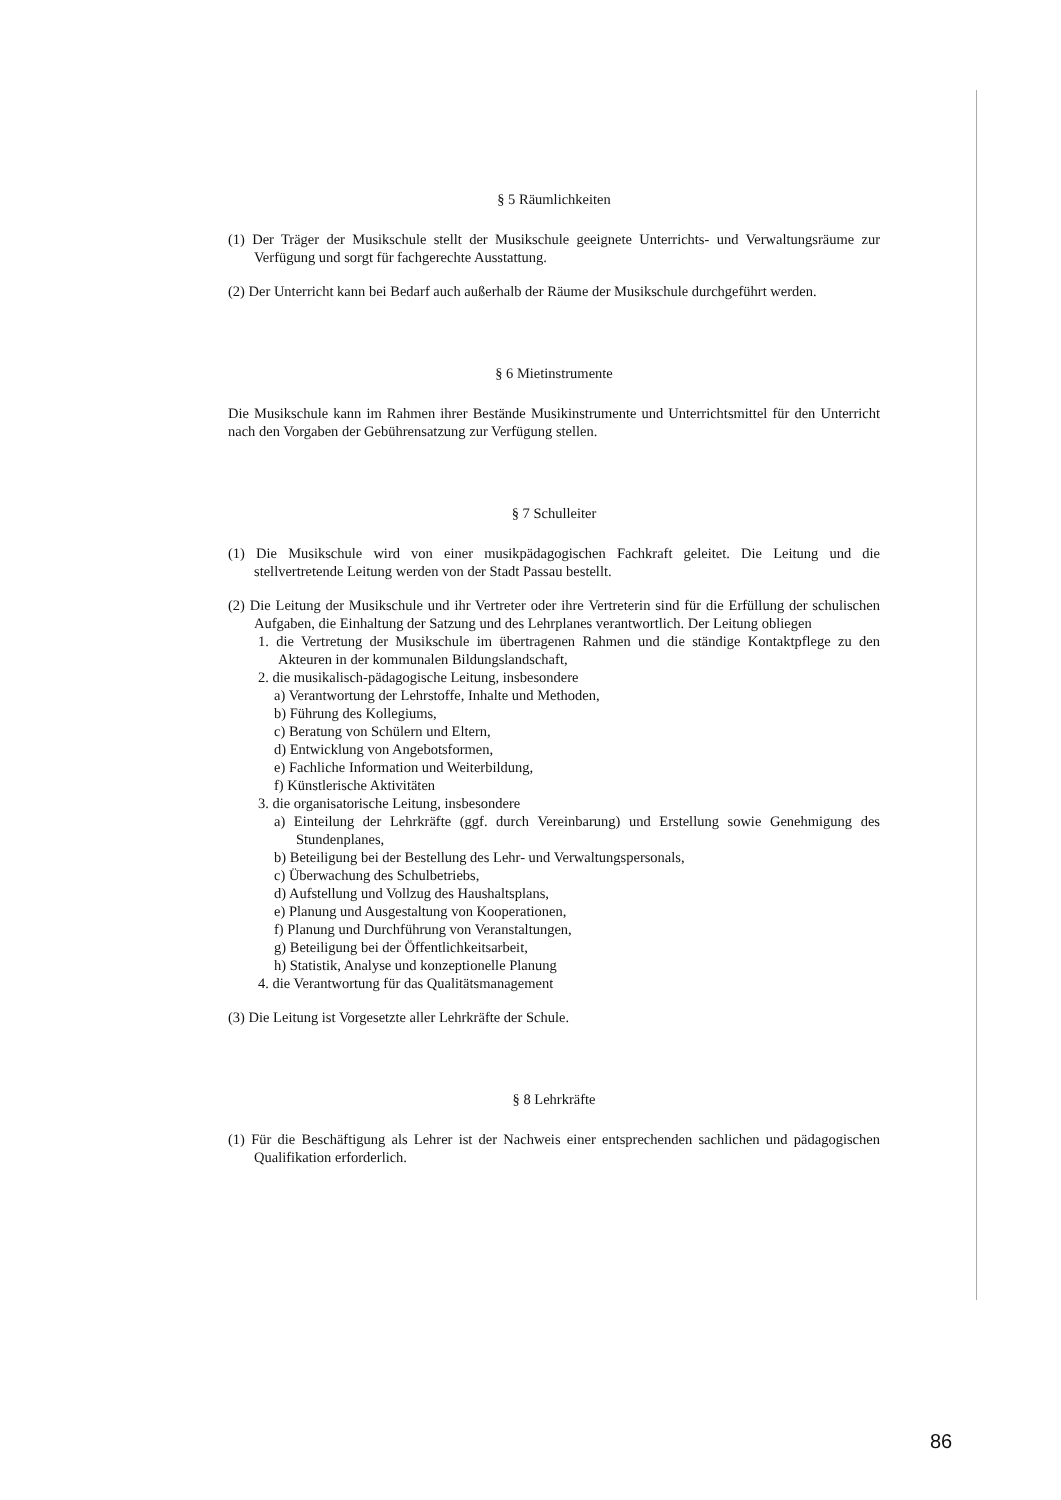§ 5 Räumlichkeiten
(1) Der Träger der Musikschule stellt der Musikschule geeignete Unterrichts- und Verwaltungsräume zur Verfügung und sorgt für fachgerechte Ausstattung.
(2) Der Unterricht kann bei Bedarf auch außerhalb der Räume der Musikschule durchgeführt werden.
§ 6 Mietinstrumente
Die Musikschule kann im Rahmen ihrer Bestände Musikinstrumente und Unterrichtsmittel für den Unterricht nach den Vorgaben der Gebührensatzung zur Verfügung stellen.
§ 7 Schulleiter
(1) Die Musikschule wird von einer musikpädagogischen Fachkraft geleitet. Die Leitung und die stellvertretende Leitung werden von der Stadt Passau bestellt.
(2) Die Leitung der Musikschule und ihr Vertreter oder ihre Vertreterin sind für die Erfüllung der schulischen Aufgaben, die Einhaltung der Satzung und des Lehrplanes verantwortlich. Der Leitung obliegen
1. die Vertretung der Musikschule im übertragenen Rahmen und die ständige Kontaktpflege zu den Akteuren in der kommunalen Bildungslandschaft,
2. die musikalisch-pädagogische Leitung, insbesondere
a) Verantwortung der Lehrstoffe, Inhalte und Methoden,
b) Führung des Kollegiums,
c) Beratung von Schülern und Eltern,
d) Entwicklung von Angebotsformen,
e) Fachliche Information und Weiterbildung,
f) Künstlerische Aktivitäten
3. die organisatorische Leitung, insbesondere
a) Einteilung der Lehrkräfte (ggf. durch Vereinbarung) und Erstellung sowie Genehmigung des Stundenplanes,
b) Beteiligung bei der Bestellung des Lehr- und Verwaltungspersonals,
c) Überwachung des Schulbetriebs,
d) Aufstellung und Vollzug des Haushaltsplans,
e) Planung und Ausgestaltung von Kooperationen,
f) Planung und Durchführung von Veranstaltungen,
g) Beteiligung bei der Öffentlichkeitsarbeit,
h) Statistik, Analyse und konzeptionelle Planung
4. die Verantwortung für das Qualitätsmanagement
(3) Die Leitung ist Vorgesetzte aller Lehrkräfte der Schule.
§ 8 Lehrkräfte
(1) Für die Beschäftigung als Lehrer ist der Nachweis einer entsprechenden sachlichen und pädagogischen Qualifikation erforderlich.
86